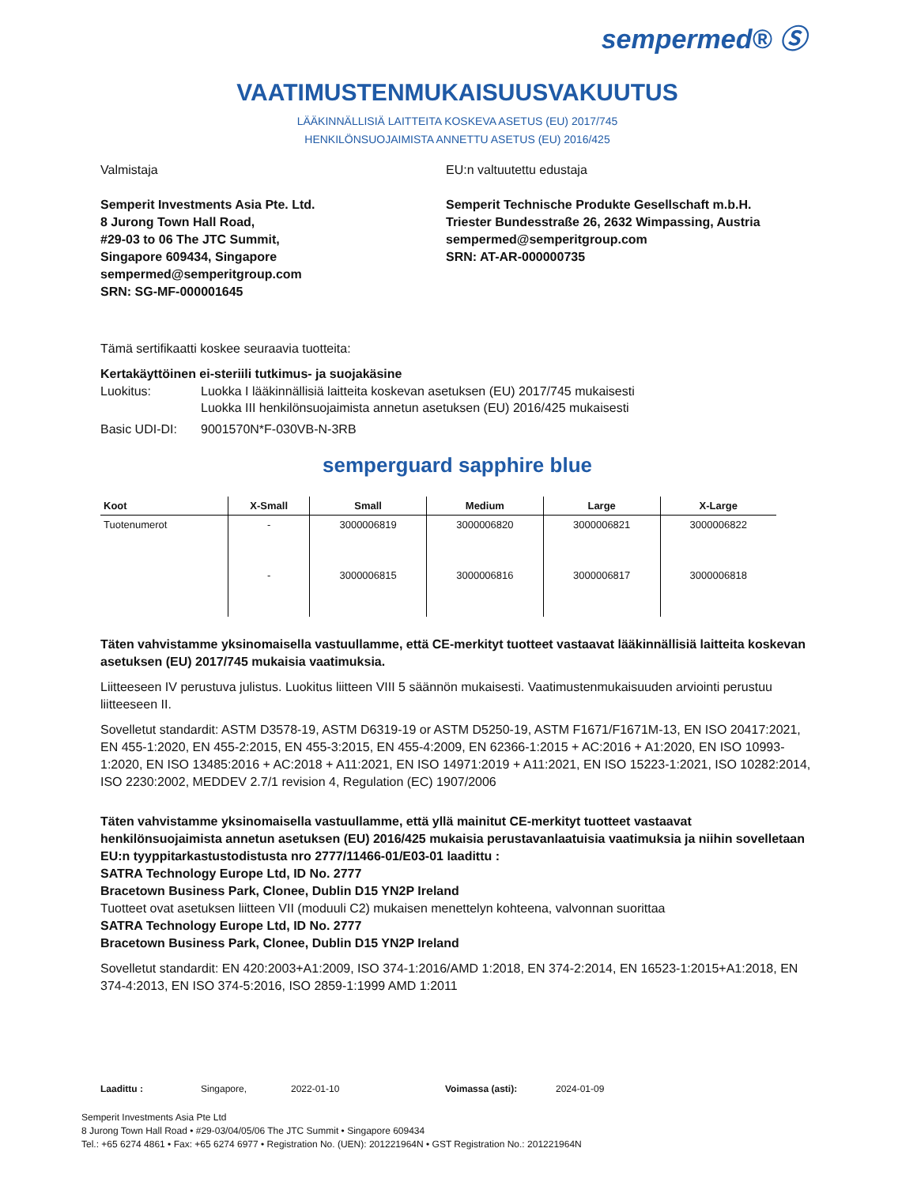sempermed® Ⓢ
VAATIMUSTENMUKAISUUSVAKUUTUS
LÄÄKINNÄLLISIÄ LAITTEITA KOSKEVA ASETUS (EU) 2017/745
HENKILÖNSUOJAIMISTA ANNETTU ASETUS (EU) 2016/425
Valmistaja
Semperit Investments Asia Pte. Ltd.
8 Jurong Town Hall Road,
#29-03 to 06 The JTC Summit,
Singapore 609434, Singapore
sempermed@semperitgroup.com
SRN: SG-MF-000001645
EU:n valtuutettu edustaja
Semperit Technische Produkte Gesellschaft m.b.H.
Triester Bundesstraße 26, 2632 Wimpassing, Austria
sempermed@semperitgroup.com
SRN: AT-AR-000000735
Tämä sertifikaatti koskee seuraavia tuotteita:
Kertakäyttöinen ei-steriili tutkimus- ja suojakäsine
Luokitus: Luokka I lääkinnällisiä laitteita koskevan asetuksen (EU) 2017/745 mukaisesti
Luokka III henkilönsuojaimista annetun asetuksen (EU) 2016/425 mukaisesti
Basic UDI-DI: 9001570N*F-030VB-N-3RB
semperguard sapphire blue
| Koot | X-Small | Small | Medium | Large | X-Large |
| --- | --- | --- | --- | --- | --- |
| Tuotenumerot | - | 3000006819 | 3000006820 | 3000006821 | 3000006822 |
| | - | 3000006815 | 3000006816 | 3000006817 | 3000006818 |
Täten vahvistamme yksinomaisella vastuullamme, että CE-merkityt tuotteet vastaavat lääkinnällisiä laitteita koskevan asetuksen (EU) 2017/745 mukaisia vaatimuksia.
Liitteeseen IV perustuva julistus. Luokitus liitteen VIII 5 säännön mukaisesti. Vaatimustenmukaisuuden arviointi perustuu liitteeseen II.
Sovelletut standardit: ASTM D3578-19, ASTM D6319-19 or ASTM D5250-19, ASTM F1671/F1671M-13, EN ISO 20417:2021, EN 455-1:2020, EN 455-2:2015, EN 455-3:2015, EN 455-4:2009, EN 62366-1:2015 + AC:2016 + A1:2020, EN ISO 10993-1:2020, EN ISO 13485:2016 + AC:2018 + A11:2021, EN ISO 14971:2019 + A11:2021, EN ISO 15223-1:2021, ISO 10282:2014, ISO 2230:2002, MEDDEV 2.7/1 revision 4, Regulation (EC) 1907/2006
Täten vahvistamme yksinomaisella vastuullamme, että yllä mainitut CE-merkityt tuotteet vastaavat henkilönsuojaimista annetun asetuksen (EU) 2016/425 mukaisia perustavanlaatuisia vaatimuksia ja niihin sovelletaan EU:n tyyppitarkastustodistusta nro 2777/11466-01/E03-01 laadittu :
SATRA Technology Europe Ltd, ID No. 2777
Bracetown Business Park, Clonee, Dublin D15 YN2P Ireland
Tuotteet ovat asetuksen liitteen VII (moduuli C2) mukaisen menettelyn kohteena, valvonnan suorittaa
SATRA Technology Europe Ltd, ID No. 2777
Bracetown Business Park, Clonee, Dublin D15 YN2P Ireland
Sovelletut standardit: EN 420:2003+A1:2009, ISO 374-1:2016/AMD 1:2018, EN 374-2:2014, EN 16523-1:2015+A1:2018, EN 374-4:2013, EN ISO 374-5:2016, ISO 2859-1:1999 AMD 1:2011
Laadittu : Singapore, 2022-01-10 Voimassa (asti): 2024-01-09
Semperit Investments Asia Pte Ltd
8 Jurong Town Hall Road • #29-03/04/05/06 The JTC Summit • Singapore 609434
Tel.: +65 6274 4861 • Fax: +65 6274 6977 • Registration No. (UEN): 201221964N • GST Registration No.: 201221964N